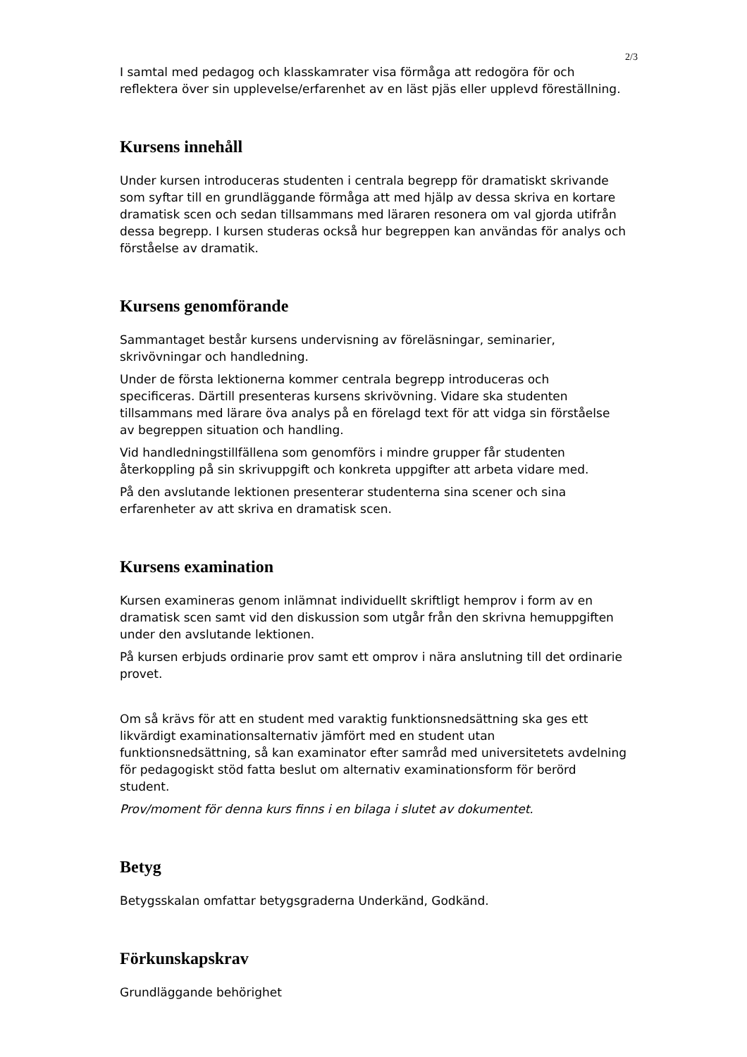2/3
I samtal med pedagog och klasskamrater visa förmåga att redogöra för och reflektera över sin upplevelse/erfarenhet av en läst pjäs eller upplevd föreställning.
Kursens innehåll
Under kursen introduceras studenten i centrala begrepp för dramatiskt skrivande som syftar till en grundläggande förmåga att med hjälp av dessa skriva en kortare dramatisk scen och sedan tillsammans med läraren resonera om val gjorda utifrån dessa begrepp. I kursen studeras också hur begreppen kan användas för analys och förståelse av dramatik.
Kursens genomförande
Sammantaget består kursens undervisning av föreläsningar, seminarier, skrivövningar och handledning.
Under de första lektionerna kommer centrala begrepp introduceras och specificeras. Därtill presenteras kursens skrivövning. Vidare ska studenten tillsammans med lärare öva analys på en förelagd text för att vidga sin förståelse av begreppen situation och handling.
Vid handledningstillfällena som genomförs i mindre grupper får studenten återkoppling på sin skrivuppgift och konkreta uppgifter att arbeta vidare med.
På den avslutande lektionen presenterar studenterna sina scener och sina erfarenheter av att skriva en dramatisk scen.
Kursens examination
Kursen examineras genom inlämnat individuellt skriftligt hemprov i form av en dramatisk scen samt vid den diskussion som utgår från den skrivna hemuppgiften under den avslutande lektionen.
På kursen erbjuds ordinarie prov samt ett omprov i nära anslutning till det ordinarie provet.
Om så krävs för att en student med varaktig funktionsnedsättning ska ges ett likvärdigt examinationsalternativ jämfört med en student utan funktionsnedsättning, så kan examinator efter samråd med universitetets avdelning för pedagogiskt stöd fatta beslut om alternativ examinationsform för berörd student.
Prov/moment för denna kurs finns i en bilaga i slutet av dokumentet.
Betyg
Betygsskalan omfattar betygsgraderna Underkänd, Godkänd.
Förkunskapskrav
Grundläggande behörighet